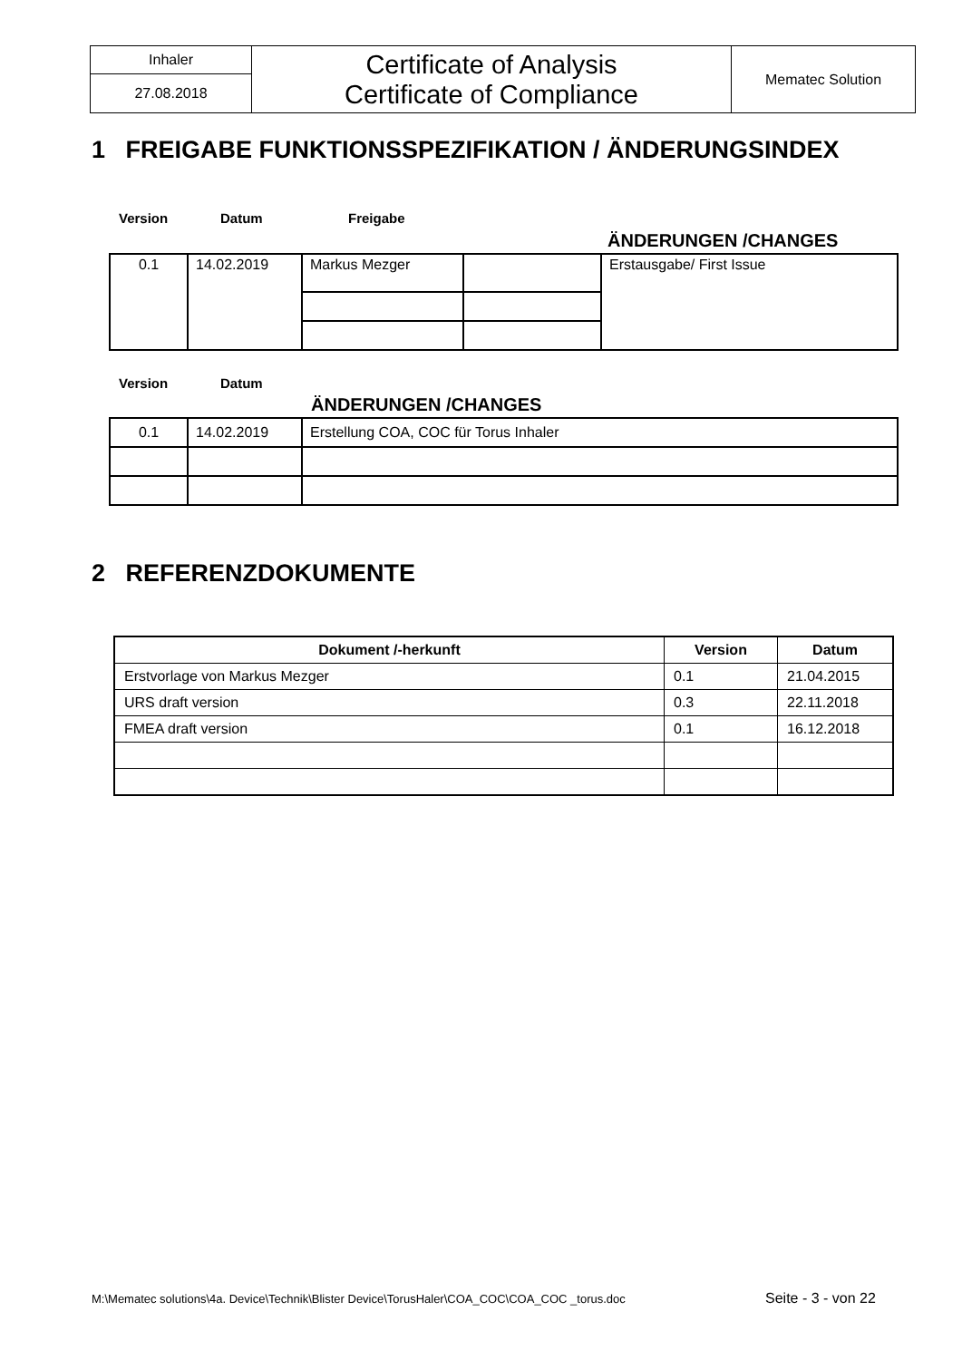| Inhaler | Certificate of Analysis Certificate of Compliance | Mematec Solution |
| 27.08.2018 | | |
1 FREIGABE FUNKTIONSSPEZIFIKATION / ÄNDERUNGSINDEX
Version Datum Freigabe
ÄNDERUNGEN /CHANGES
| 0.1 | 14.02.2019 | Markus Mezger | | Erstausgabe/ First Issue |
Version Datum
ÄNDERUNGEN /CHANGES
| 0.1 | 14.02.2019 | Erstellung COA, COC für Torus Inhaler |
2 REFERENZDOKUMENTE
| Dokument /-herkunft | Version | Datum |
| --- | --- | --- |
| Erstvorlage von Markus Mezger | 0.1 | 21.04.2015 |
| URS draft version | 0.3 | 22.11.2018 |
| FMEA draft version | 0.1 | 16.12.2018 |
M:\Mematec solutions\4a. Device\Technik\Blister Device\TorusHaler\COA_COC\COA_COC _torus.doc
Seite - 3 - von 22